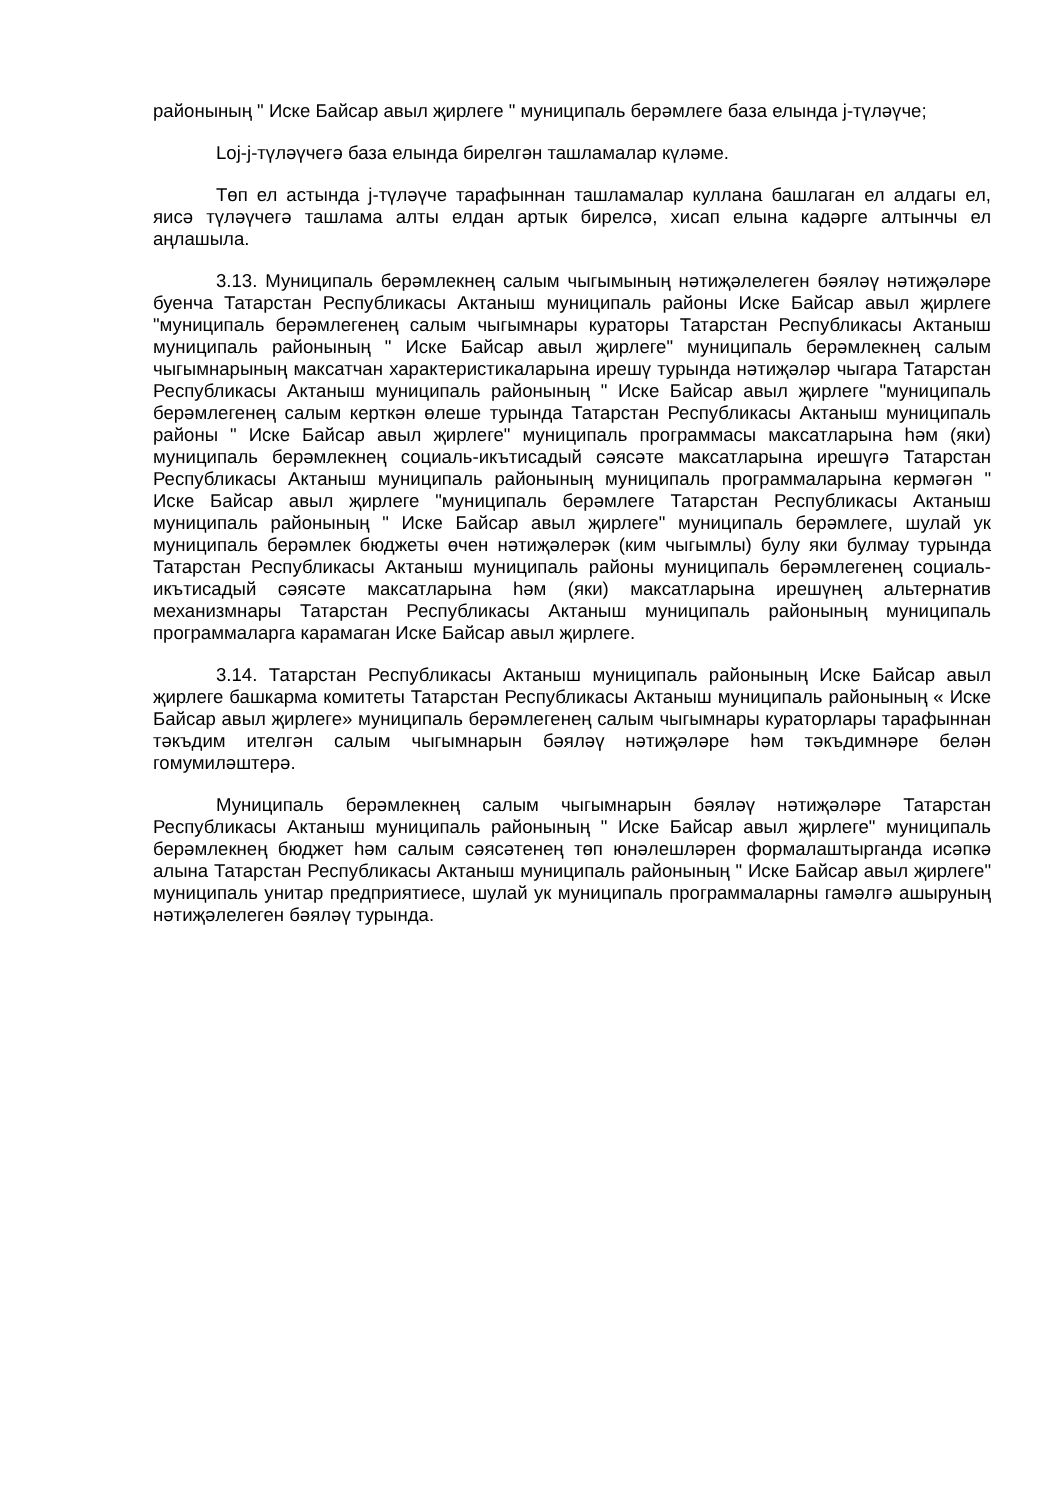районының " Иске Байсар авыл җирлеге " муниципаль берәмлеге база елында j-түләүче;
Loj-j-түләүчегә база елында бирелгән ташламалар күләме.
Төп ел астында j-түләүче тарафыннан ташламалар куллана башлаган ел алдагы ел, яисә түләүчегә ташлама алты елдан артык бирелсә, хисап елына кадәрге алтынчы ел аңлашыла.
3.13. Муниципаль берәмлекнең салым чыгымының нәтиҗәлелеген бәяләү нәтиҗәләре буенча Татарстан Республикасы Актаныш муниципаль районы Иске Байсар авыл җирлеге "муниципаль берәмлегенең салым чыгымнары кураторы Татарстан Республикасы Актаныш муниципаль районының " Иске Байсар авыл җирлеге" муниципаль берәмлекнең салым чыгымнарының максатчан характеристикаларына ирешү турында нәтиҗәләр чыгара Татарстан Республикасы Актаныш муниципаль районының " Иске Байсар авыл җирлеге "муниципаль берәмлегенең салым керткән өлеше турында Татарстан Республикасы Актаныш муниципаль районы " Иске Байсар авыл җирлеге" муниципаль программасы максатларына һәм (яки) муниципаль берәмлекнең социаль-икътисадый сәясәте максатларына ирешүгә Татарстан Республикасы Актаныш муниципаль районының муниципаль программаларына кермәгән " Иске Байсар авыл җирлеге "муниципаль берәмлеге Татарстан Республикасы Актаныш муниципаль районының " Иске Байсар авыл җирлеге" муниципаль берәмлеге, шулай ук муниципаль берәмлек бюджеты өчен нәтиҗәлерәк (ким чыгымлы) булу яки булмау турында Татарстан Республикасы Актаныш муниципаль районы муниципаль берәмлегенең социаль-икътисадый сәясәте максатларына һәм (яки) максатларына ирешүнең альтернатив механизмнары Татарстан Республикасы Актаныш муниципаль районының муниципаль программаларга карамаган Иске Байсар авыл җирлеге.
3.14. Татарстан Республикасы Актаныш муниципаль районының Иске Байсар авыл җирлеге башкарма комитеты Татарстан Республикасы Актаныш муниципаль районының « Иске Байсар авыл җирлеге» муниципаль берәмлегенең салым чыгымнары кураторлары тарафыннан тәкъдим ителгән салым чыгымнарын бәяләү нәтиҗәләре һәм тәкъдимнәре белән гомумиләштерә.
Муниципаль берәмлекнең салым чыгымнарын бәяләү нәтиҗәләре Татарстан Республикасы Актаныш муниципаль районының " Иске Байсар авыл җирлеге" муниципаль берәмлекнең бюджет һәм салым сәясәтенең төп юнәлешләрен формалаштырганда исәпкә алына Татарстан Республикасы Актаныш муниципаль районының " Иске Байсар авыл җирлеге" муниципаль унитар предприятиесе, шулай ук муниципаль программаларны гамәлгә ашыруның нәтиҗәлелеген бәяләү турында.